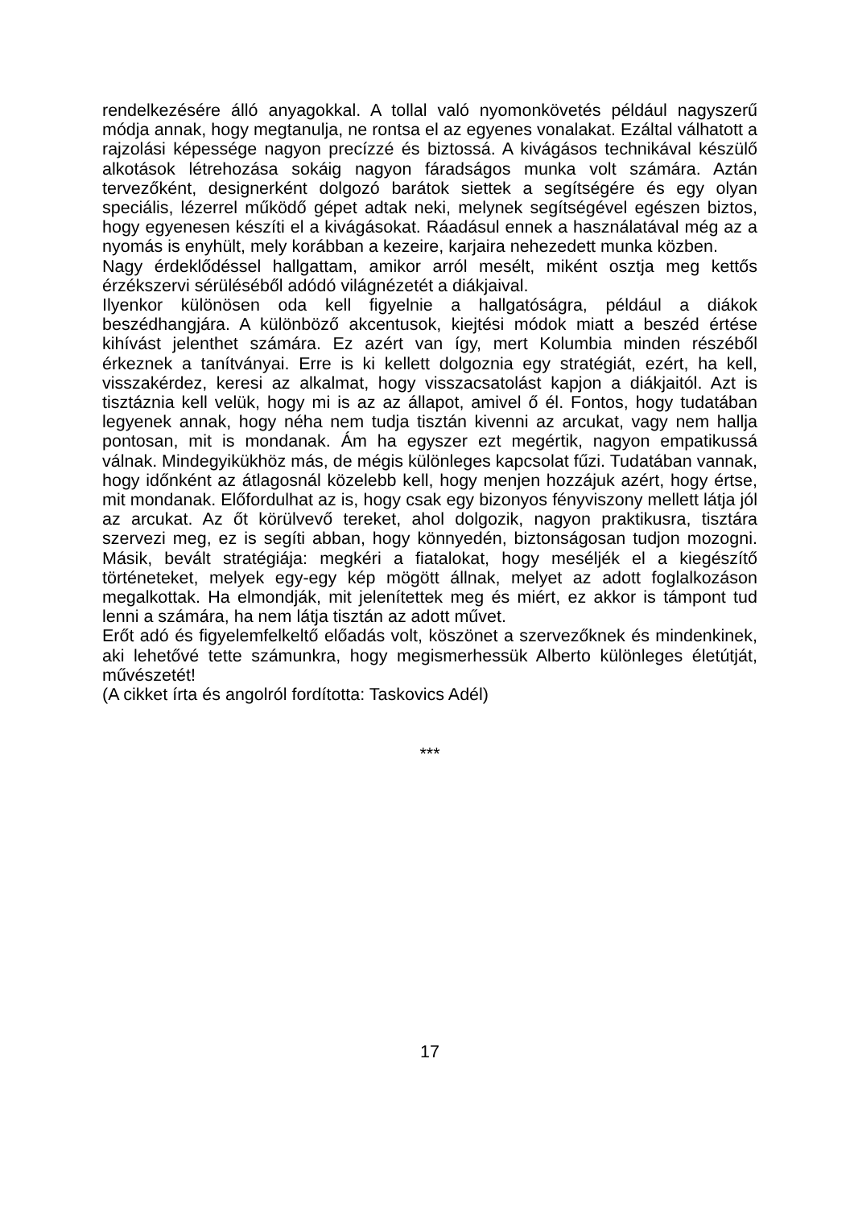rendelkezésére álló anyagokkal. A tollal való nyomonkövetés például nagyszerű módja annak, hogy megtanulja, ne rontsa el az egyenes vonalakat. Ezáltal válhatott a rajzolási képessége nagyon precízzé és biztossá. A kivágásos technikával készülő alkotások létrehozása sokáig nagyon fáradságos munka volt számára. Aztán tervezőként, designerként dolgozó barátok siettek a segítségére és egy olyan speciális, lézerrel működő gépet adtak neki, melynek segítségével egészen biztos, hogy egyenesen készíti el a kivágásokat. Ráadásul ennek a használatával még az a nyomás is enyhült, mely korábban a kezeire, karjaira nehezedett munka közben.
Nagy érdeklődéssel hallgattam, amikor arról mesélt, miként osztja meg kettős érzékszervi sérüléséből adódó világnézetét a diákjaival.
Ilyenkor különösen oda kell figyelnie a hallgatóságra, például a diákok beszédhangjára. A különböző akcentusok, kiejtési módok miatt a beszéd értése kihívást jelenthet számára. Ez azért van így, mert Kolumbia minden részéből érkeznek a tanítványai. Erre is ki kellett dolgoznia egy stratégiát, ezért, ha kell, visszakérdez, keresi az alkalmat, hogy visszacsatolást kapjon a diákjaitól. Azt is tisztáznia kell velük, hogy mi is az az állapot, amivel ő él. Fontos, hogy tudatában legyenek annak, hogy néha nem tudja tisztán kivenni az arcukat, vagy nem hallja pontosan, mit is mondanak. Ám ha egyszer ezt megértik, nagyon empatikussá válnak. Mindegyikükhöz más, de mégis különleges kapcsolat fűzi. Tudatában vannak, hogy időnként az átlagosnál közelebb kell, hogy menjen hozzájuk azért, hogy értse, mit mondanak. Előfordulhat az is, hogy csak egy bizonyos fényviszony mellett látja jól az arcukat. Az őt körülvevő tereket, ahol dolgozik, nagyon praktikusra, tisztára szervezi meg, ez is segíti abban, hogy könnyedén, biztonságosan tudjon mozogni. Másik, bevált stratégiája: megkéri a fiatalokat, hogy meséljék el a kiegészítő történeteket, melyek egy-egy kép mögött állnak, melyet az adott foglalkozáson megalkottak. Ha elmondják, mit jelenítettek meg és miért, ez akkor is támpont tud lenni a számára, ha nem látja tisztán az adott művet.
Erőt adó és figyelemfelkeltő előadás volt, köszönet a szervezőknek és mindenkinek, aki lehetővé tette számunkra, hogy megismerhessük Alberto különleges életútját, művészetét!
(A cikket írta és angolról fordította: Taskovics Adél)
***
17